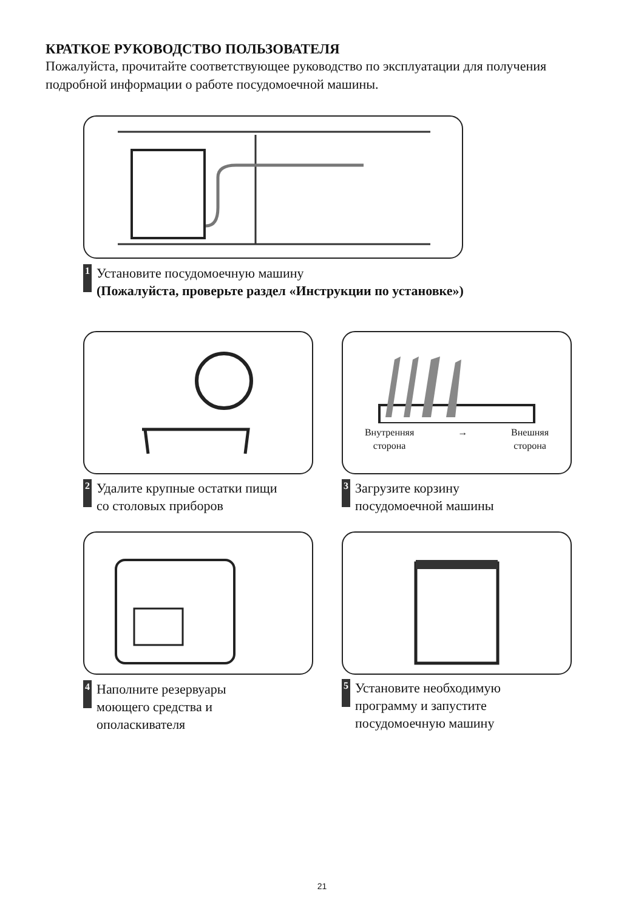КРАТКОЕ РУКОВОДСТВО ПОЛЬЗОВАТЕЛЯ
Пожалуйста, прочитайте соответствующее руководство по эксплуатации для получения подробной информации о работе посудомоечной машины.
1
Установите посудомоечную машину
(Пожалуйста, проверьте раздел «Инструкции по установке»)
2
Удалите крупные остатки пищи
со столовых приборов
Внутренняя
сторона
→ Внешняя
сторона
3
Загрузите корзину
посудомоечной машины
4
Наполните резервуары
моющего средства и
ополаскивателя
5
Установите необходимую
программу и запустите
посудомоечную машину
21